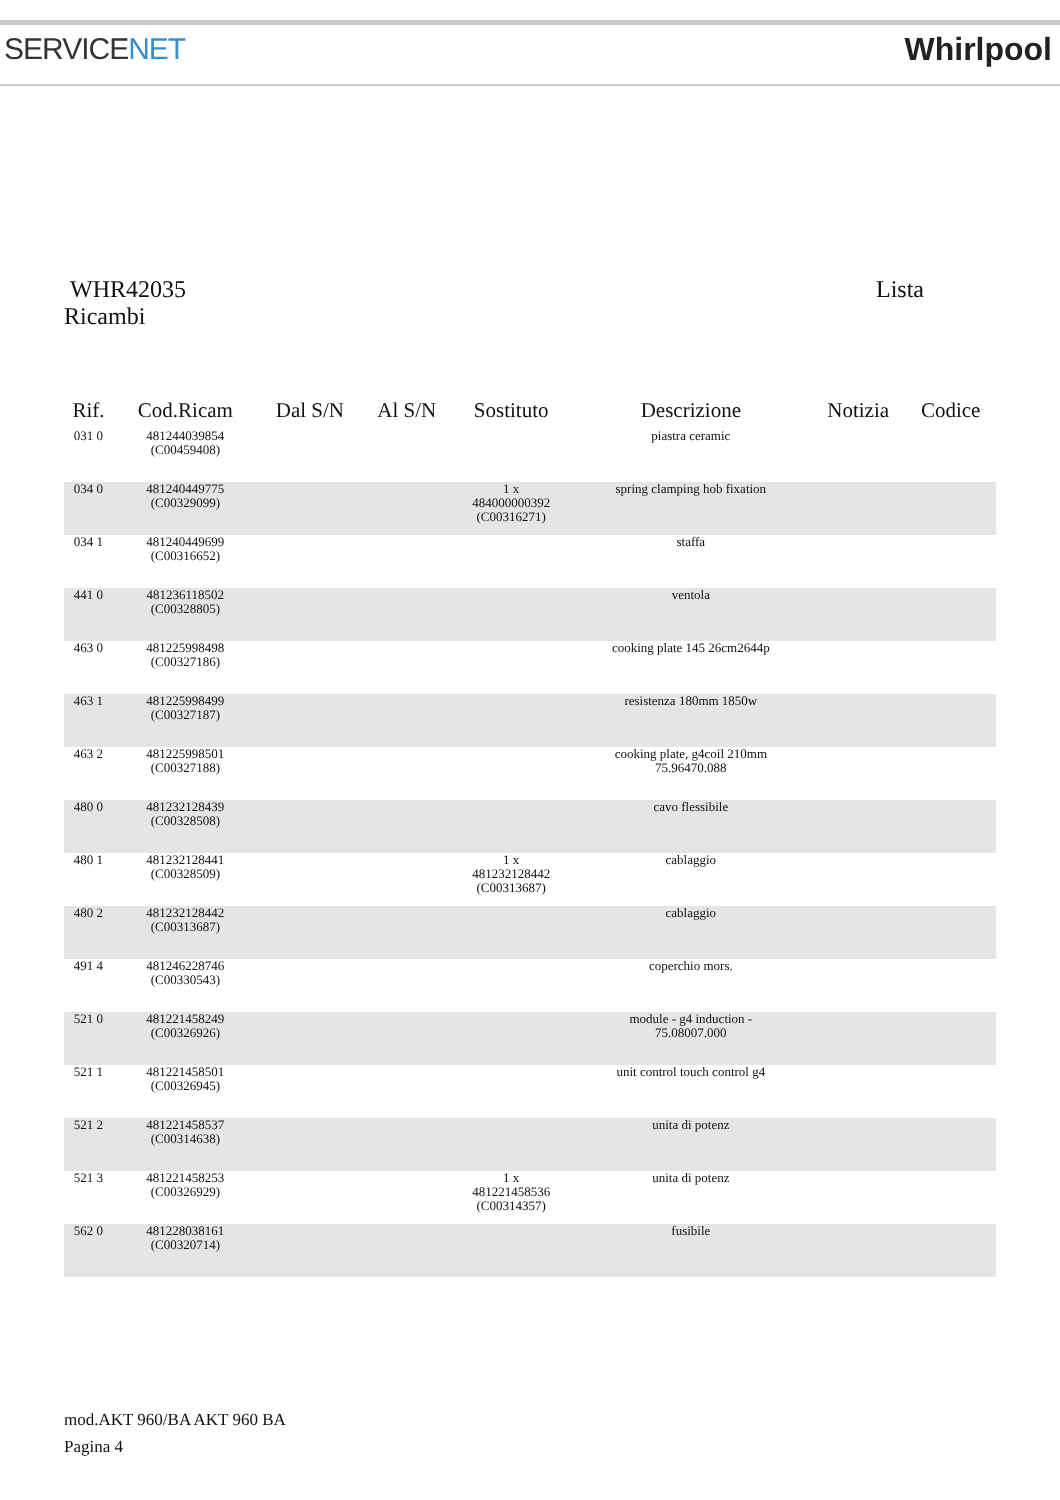SERVICENET Whirlpool
WHR42035 Lista
Ricambi
| Rif. | Cod.Ricam | Dal S/N | Al S/N | Sostituto | Descrizione | Notizia | Codice |
| --- | --- | --- | --- | --- | --- | --- | --- |
| 031 0 | 481244039854 (C00459408) | | | | piastra ceramic | | |
| 034 0 | 481240449775 (C00329099) | | | 1 x 484000000392 (C00316271) | spring clamping hob fixation | | |
| 034 1 | 481240449699 (C00316652) | | | | staffa | | |
| 441 0 | 481236118502 (C00328805) | | | | ventola | | |
| 463 0 | 481225998498 (C00327186) | | | | cooking plate 145 26cm2644p | | |
| 463 1 | 481225998499 (C00327187) | | | | resistenza 180mm 1850w | | |
| 463 2 | 481225998501 (C00327188) | | | | cooking plate, g4coil 210mm 75.96470.088 | | |
| 480 0 | 481232128439 (C00328508) | | | | cavo flessibile | | |
| 480 1 | 481232128441 (C00328509) | | | 1 x 481232128442 (C00313687) | cablaggio | | |
| 480 2 | 481232128442 (C00313687) | | | | cablaggio | | |
| 491 4 | 481246228746 (C00330543) | | | | coperchio mors. | | |
| 521 0 | 481221458249 (C00326926) | | | | module - g4 induction - 75.08007.000 | | |
| 521 1 | 481221458501 (C00326945) | | | | unit control touch control g4 | | |
| 521 2 | 481221458537 (C00314638) | | | | unita di potenz | | |
| 521 3 | 481221458253 (C00326929) | | | 1 x 481221458536 (C00314357) | unita di potenz | | |
| 562 0 | 481228038161 (C00320714) | | | | fusibile | | |
mod.AKT 960/BA AKT 960 BA
Pagina 4